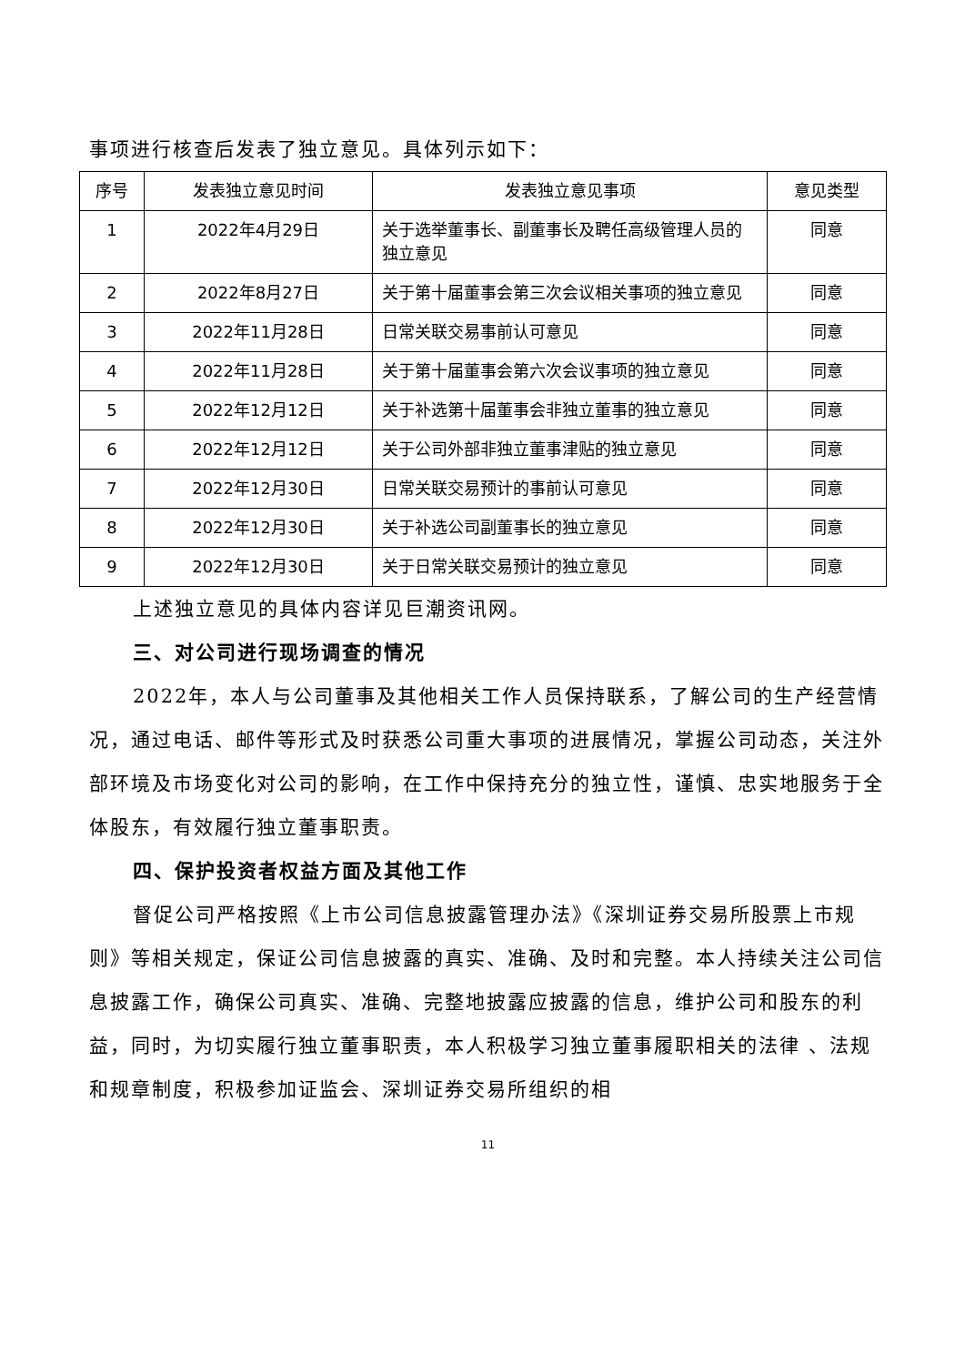事项进行核查后发表了独立意见。具体列示如下：
| 序号 | 发表独立意见时间 | 发表独立意见事项 | 意见类型 |
| --- | --- | --- | --- |
| 1 | 2022年4月29日 | 关于选举董事长、副董事长及聘任高级管理人员的 独立意见 | 同意 |
| 2 | 2022年8月27日 | 关于第十届董事会第三次会议相关事项的独立意见 | 同意 |
| 3 | 2022年11月28日 | 日常关联交易事前认可意见 | 同意 |
| 4 | 2022年11月28日 | 关于第十届董事会第六次会议事项的独立意见 | 同意 |
| 5 | 2022年12月12日 | 关于补选第十届董事会非独立董事的独立意见 | 同意 |
| 6 | 2022年12月12日 | 关于公司外部非独立董事津贴的独立意见 | 同意 |
| 7 | 2022年12月30日 | 日常关联交易预计的事前认可意见 | 同意 |
| 8 | 2022年12月30日 | 关于补选公司副董事长的独立意见 | 同意 |
| 9 | 2022年12月30日 | 关于日常关联交易预计的独立意见 | 同意 |
上述独立意见的具体内容详见巨潮资讯网。
三、对公司进行现场调查的情况
2022年，本人与公司董事及其他相关工作人员保持联系，了解公司的生产经营情况，通过电话、邮件等形式及时获悉公司重大事项的进展情况，掌握公司动态，关注外部环境及市场变化对公司的影响，在工作中保持充分的独立性，谨慎、忠实地服务于全体股东，有效履行独立董事职责。
四、保护投资者权益方面及其他工作
督促公司严格按照《上市公司信息披露管理办法》《深圳证券交易所股票上市规则》等相关规定，保证公司信息披露的真实、准确、及时和完整。本人持续关注公司信息披露工作，确保公司真实、准确、完整地披露应披露的信息，维护公司和股东的利益，同时，为切实履行独立董事职责，本人积极学习独立董事履职相关的法律 、法规和规章制度，积极参加证监会、深圳证券交易所组织的相
11